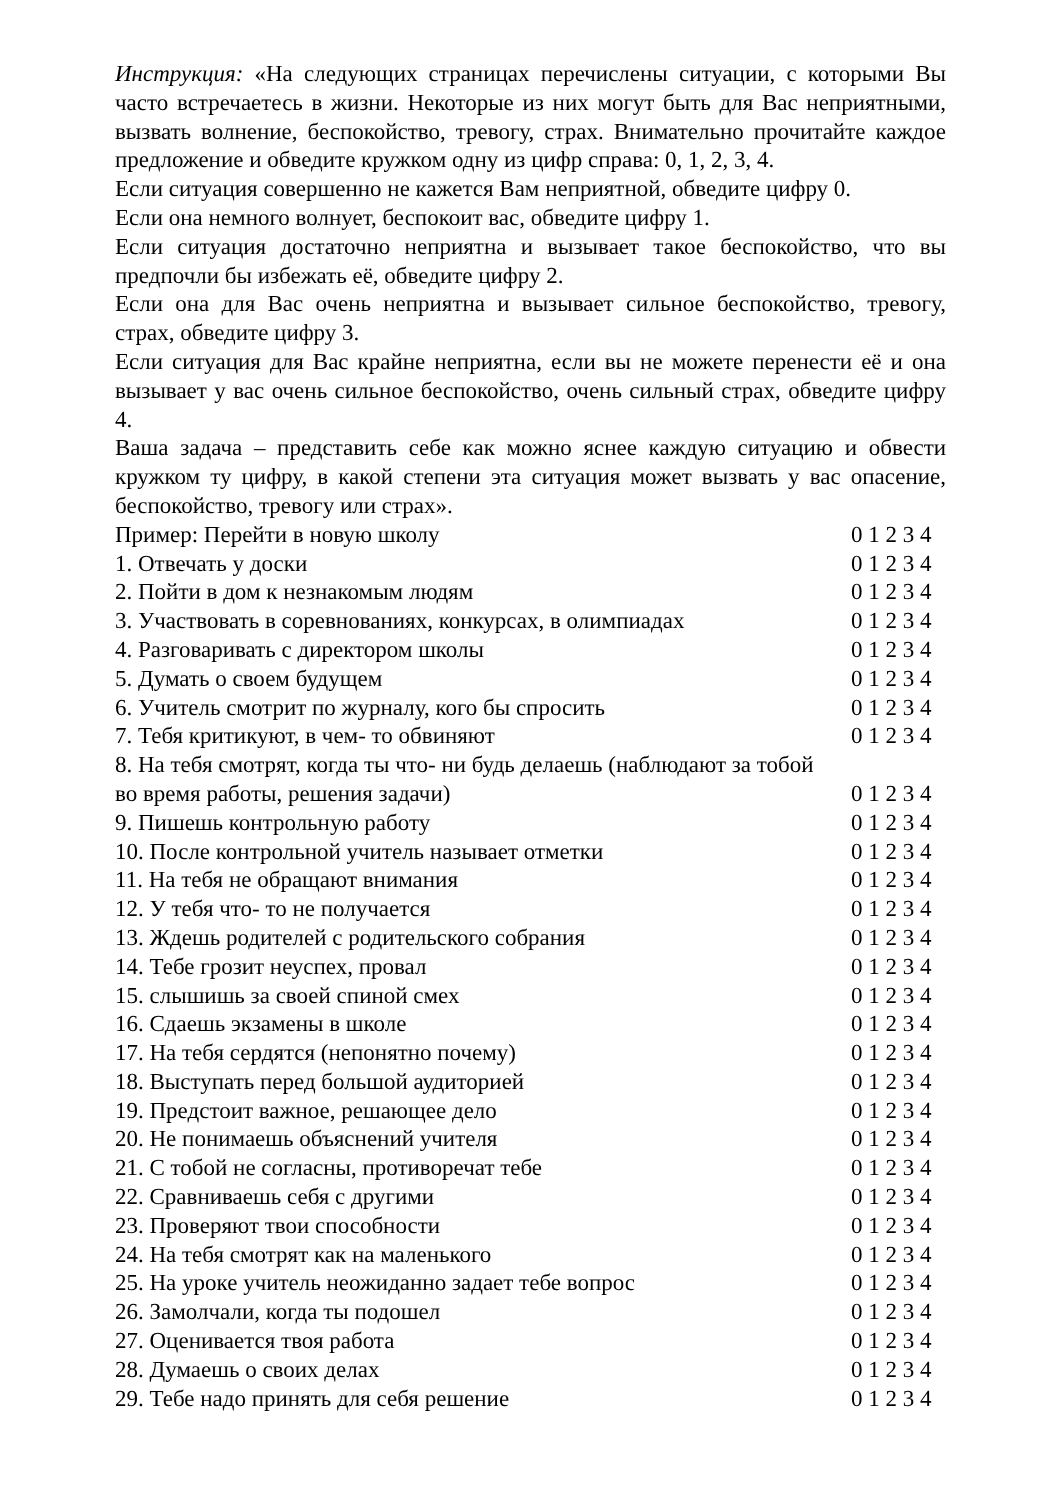Инструкция: «На следующих страницах перечислены ситуации, с которыми Вы часто встречаетесь в жизни. Некоторые из них могут быть для Вас неприятными, вызвать волнение, беспокойство, тревогу, страх. Внимательно прочитайте каждое предложение и обведите кружком одну из цифр справа: 0, 1, 2, 3, 4.
Если ситуация совершенно не кажется Вам неприятной, обведите цифру 0.
Если она немного волнует, беспокоит вас, обведите цифру 1.
Если ситуация достаточно неприятна и вызывает такое беспокойство, что вы предпочли бы избежать её, обведите цифру 2.
Если она для Вас очень неприятна и вызывает сильное беспокойство, тревогу, страх, обведите цифру 3.
Если ситуация для Вас крайне неприятна, если вы не можете перенести её и она вызывает у вас очень сильное беспокойство, очень сильный страх, обведите цифру 4.
Ваша задача – представить себе как можно яснее каждую ситуацию и обвести кружком ту цифру, в какой степени эта ситуация может вызвать у вас опасение, беспокойство, тревогу или страх».
Пример: Перейти в новую школу 0 1 2 3 4
1. Отвечать у доски 0 1 2 3 4
2. Пойти в дом к незнакомым людям 0 1 2 3 4
3. Участвовать в соревнованиях, конкурсах, в олимпиадах 0 1 2 3 4
4. Разговаривать с директором школы 0 1 2 3 4
5. Думать о своем будущем 0 1 2 3 4
6. Учитель смотрит по журналу, кого бы спросить 0 1 2 3 4
7. Тебя критикуют, в чем- то обвиняют 0 1 2 3 4
8. На тебя смотрят, когда ты что- ни будь делаешь (наблюдают за тобой
во время работы, решения задачи) 0 1 2 3 4
9. Пишешь контрольную работу 0 1 2 3 4
10. После контрольной учитель называет отметки 0 1 2 3 4
11. На тебя не обращают внимания 0 1 2 3 4
12. У тебя что- то не получается 0 1 2 3 4
13. Ждешь родителей с родительского собрания 0 1 2 3 4
14. Тебе грозит неуспех, провал 0 1 2 3 4
15. слышишь за своей спиной смех 0 1 2 3 4
16. Сдаешь экзамены в школе 0 1 2 3 4
17. На тебя сердятся (непонятно почему) 0 1 2 3 4
18. Выступать перед большой аудиторией 0 1 2 3 4
19. Предстоит важное, решающее дело 0 1 2 3 4
20. Не понимаешь объяснений учителя 0 1 2 3 4
21. С тобой не согласны, противоречат тебе 0 1 2 3 4
22. Сравниваешь себя с другими 0 1 2 3 4
23. Проверяют твои способности 0 1 2 3 4
24. На тебя смотрят как на маленького 0 1 2 3 4
25. На уроке учитель неожиданно задает тебе вопрос 0 1 2 3 4
26. Замолчали, когда ты подошел 0 1 2 3 4
27. Оценивается твоя работа 0 1 2 3 4
28. Думаешь о своих делах 0 1 2 3 4
29. Тебе надо принять для себя решение 0 1 2 3 4